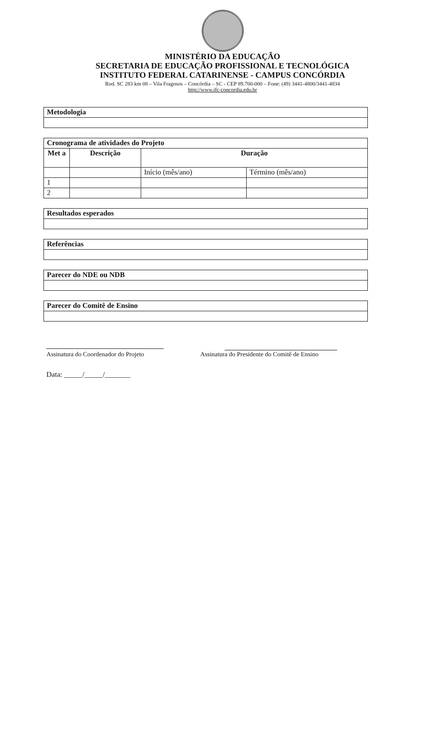MINISTÉRIO DA EDUCAÇÃO
SECRETARIA DE EDUCAÇÃO PROFISSIONAL E TECNOLÓGICA
INSTITUTO FEDERAL CATARINENSE - CAMPUS CONCÓRDIA
Rod. SC 283 km 08 – Vila Fragosos – Concórdia – SC - CEP 89.700-000 – Fone: (49) 3441-4800/3441-4834
http://www.ifc-concordia.edu.br
| Metodologia |
| --- |
| Cronograma de atividades do Projeto | | | |
| --- | --- | --- | --- |
| Met a | Descrição | Duração | |
| | | Início (mês/ano) | Término (mês/ano) |
| 1 | | | |
| 2 | | | |
| Resultados esperados |
| --- |
| Referências |
| --- |
| Parecer do NDE ou NDB |
| --- |
| Parecer do Comitê de Ensino |
| --- |
Assinatura do Coordenador do Projeto
Assinatura do Presidente do Comitê de Ensino
Data: _____/_____/_______